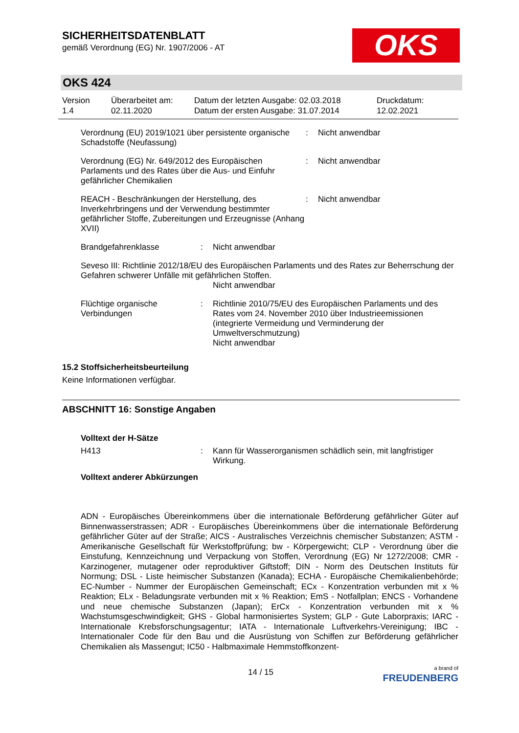SICHERHEITSDATENBLATT
gemäß Verordnung (EG) Nr. 1907/2006 - AT
OKS
OKS 424
Version
1.4
Überarbeitet am:
02.11.2020
Datum der letzten Ausgabe: 02.03.2018
Datum der ersten Ausgabe: 31.07.2014
Druckdatum:
12.02.2021
Verordnung (EU) 2019/1021 über persistente organische Schadstoffe (Neufassung)
: Nicht anwendbar
Verordnung (EG) Nr. 649/2012 des Europäischen Parlaments und des Rates über die Aus- und Einfuhr gefährlicher Chemikalien
: Nicht anwendbar
REACH - Beschränkungen der Herstellung, des Inverkehrbringens und der Verwendung bestimmter gefährlicher Stoffe, Zubereitungen und Erzeugnisse (Anhang XVII)
: Nicht anwendbar
Brandgefahrenklasse : Nicht anwendbar
Seveso III: Richtlinie 2012/18/EU des Europäischen Parlaments und des Rates zur Beherrschung der Gefahren schwerer Unfälle mit gefährlichen Stoffen.
Nicht anwendbar
Flüchtige organische Verbindungen
: Richtlinie 2010/75/EU des Europäischen Parlaments und des Rates vom 24. November 2010 über Industrieemissionen (integrierte Vermeidung und Verminderung der Umweltverschmutzung)
Nicht anwendbar
15.2 Stoffsicherheitsbeurteilung
Keine Informationen verfügbar.
ABSCHNITT 16: Sonstige Angaben
Volltext der H-Sätze
H413 : Kann für Wasserorganismen schädlich sein, mit langfristiger Wirkung.
Volltext anderer Abkürzungen
ADN - Europäisches Übereinkommens über die internationale Beförderung gefährlicher Güter auf Binnenwasserstrassen; ADR - Europäisches Übereinkommens über die internationale Beförderung gefährlicher Güter auf der Straße; AICS - Australisches Verzeichnis chemischer Substanzen; ASTM - Amerikanische Gesellschaft für Werkstoffprüfung; bw - Körpergewicht; CLP - Verordnung über die Einstufung, Kennzeichnung und Verpackung von Stoffen, Verordnung (EG) Nr 1272/2008; CMR - Karzinogener, mutagener oder reproduktiver Giftstoff; DIN - Norm des Deutschen Instituts für Normung; DSL - Liste heimischer Substanzen (Kanada); ECHA - Europäische Chemikalienbehörde; EC-Number - Nummer der Europäischen Gemeinschaft; ECx - Konzentration verbunden mit x % Reaktion; ELx - Beladungsrate verbunden mit x % Reaktion; EmS - Notfallplan; ENCS - Vorhandene und neue chemische Substanzen (Japan); ErCx - Konzentration verbunden mit x % Wachstumsgeschwindigkeit; GHS - Global harmonisiertes System; GLP - Gute Laborpraxis; IARC - Internationale Krebsforschungsagentur; IATA - Internationale Luftverkehrs-Vereinigung; IBC - Internationaler Code für den Bau und die Ausrüstung von Schiffen zur Beförderung gefährlicher Chemikalien als Massengut; IC50 - Halbmaximale Hemmstoffkonzent-
14 / 15 a brand of
FREUDENBERG